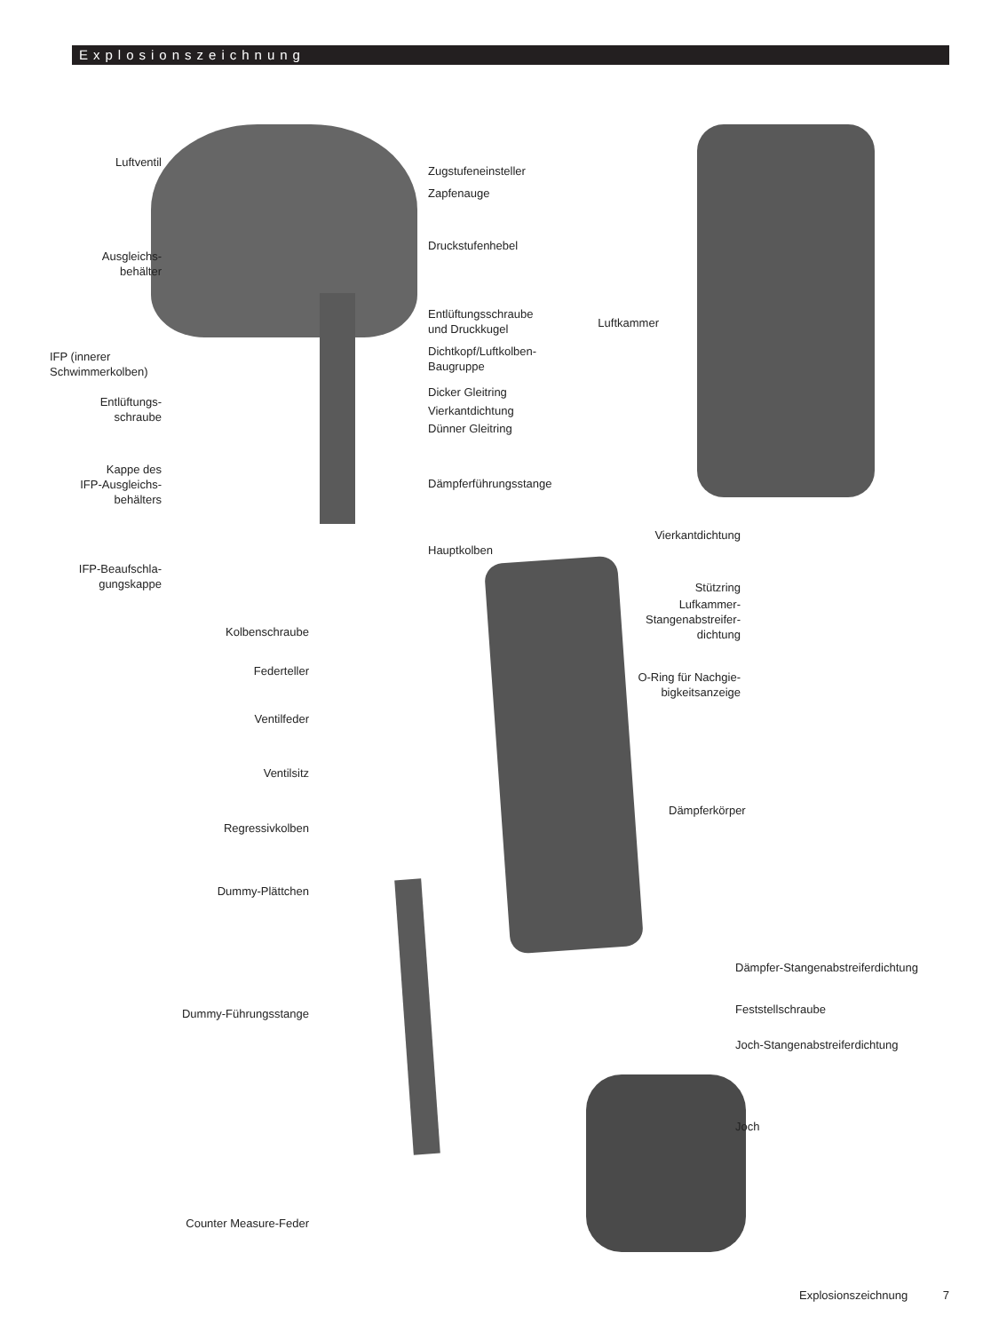Explosionszeichnung
Luftventil
Ausgleichs-
behälter
IFP (innerer
Schwimmerkolben)
Entlüftungs-
schraube
Kappe des
IFP-Ausgleichs-
behälters
IFP-Beaufschla-
gungskappe
Kolbenschraube
Federteller
Ventilfeder
Ventilsitz
Regressivkolben
Dummy-Plättchen
Dummy-Führungsstange
Counter Measure-Feder
Zugstufeneinsteller
Zapfenauge
Druckstufenhebel
Entlüftungsschraube
und Druckkugel
Dichtkopf/Luftkolben-
Baugruppe
Dicker Gleitring
Vierkantdichtung
Dünner Gleitring
Dämpferführungsstange
Hauptkolben
Luftkammer
Vierkantdichtung
Stützring
Lufkammer-
Stangenabstreifer-
dichtung
O-Ring für Nachgie-
bigkeitsanzeige
Dämpferkörper
Dämpfer-Stangenabstreiferdichtung
Feststellschraube
Joch-Stangenabstreiferdichtung
Joch
Explosionszeichnung 7